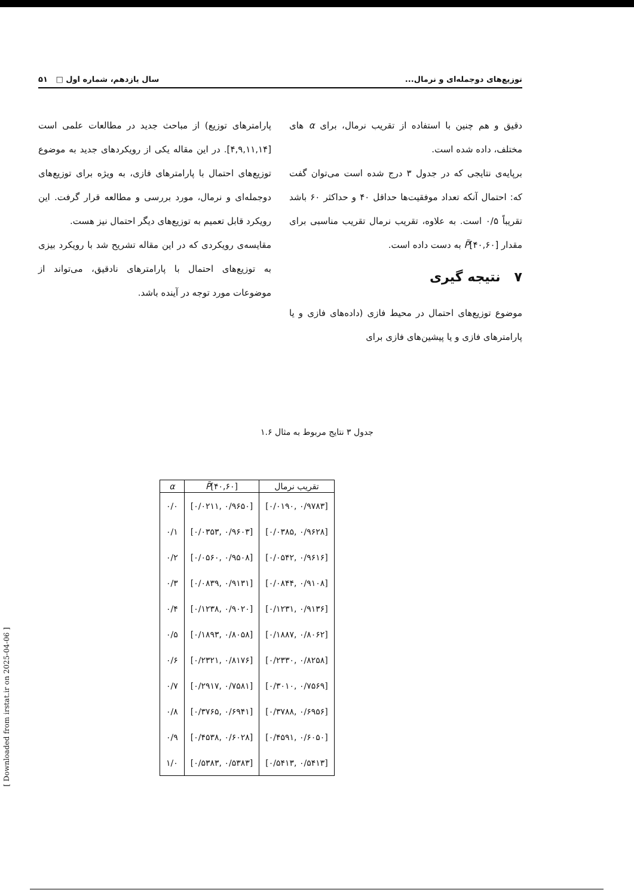توزیع‌های دوجمله‌ای و نرمال... سال یازدهم، شماره اول □ ۵۱
دقیق و هم چنین با استفاده از تقریب نرمال، برای α های مختلف، داده شده است.
برپایه‌ی نتایجی که در جدول ۳ درج شده است می‌توان گفت که: احتمال آنکه تعداد موفقیت‌ها حداقل ۴۰ و حداکثر ۶۰ باشد تقریباً ۰/۵ است. به علاوه، تقریب نرمال تقریب مناسبی برای مقدار P̃[۴۰,۶۰] به دست داده است.
۷ نتیجه گیری
موضوع توزیع‌های احتمال در محیط فازی (داده‌های فازی و یا پارامترهای فازی و یا پیشین‌های فازی برای
پارامترهای توزیع) از مباحث جدید در مطالعات علمی است [۴,۹,۱۱,۱۴]. در این مقاله یکی از رویکردهای جدید به موضوع توزیع‌های احتمال با پارامترهای فازی، به ویژه برای توزیع‌های دوجمله‌ای و نرمال، مورد بررسی و مطالعه قرار گرفت. این رویکرد قابل تعمیم به توزیع‌های دیگر احتمال نیز هست.
مقایسه‌ی رویکردی که در این مقاله تشریح شد با رویکرد بیزی به توزیع‌های احتمال با پارامترهای نادقیق، می‌تواند از موضوعات مورد توجه در آینده باشد.
جدول ۳ نتایج مربوط به مثال ۱.۶
| α | P̃ [۴۰,۶۰] | تقریب نرمال |
| --- | --- | --- |
| ۰/۰ | [۰/۰۲۱۱, ۰/۹۶۵۰] | [۰/۰۱۹۰, ۰/۹۷۸۳] |
| ۰/۱ | [۰/۰۳۵۳, ۰/۹۶۰۳] | [۰/۰۳۸۵, ۰/۹۶۲۸] |
| ۰/۲ | [۰/۰۵۶۰, ۰/۹۵۰۸] | [۰/۰۵۴۲, ۰/۹۶۱۶] |
| ۰/۳ | [۰/۰۸۳۹, ۰/۹۱۳۱] | [۰/۰۸۴۴, ۰/۹۱۰۸] |
| ۰/۴ | [۰/۱۲۳۸, ۰/۹۰۲۰] | [۰/۱۲۳۱, ۰/۹۱۳۶] |
| ۰/۵ | [۰/۱۸۹۳, ۰/۸۰۵۸] | [۰/۱۸۸۷, ۰/۸۰۶۲] |
| ۰/۶ | [۰/۲۳۲۱, ۰/۸۱۷۶] | [۰/۲۳۳۰, ۰/۸۲۵۸] |
| ۰/۷ | [۰/۲۹۱۷, ۰/۷۵۸۱] | [۰/۳۰۱۰, ۰/۷۵۶۹] |
| ۰/۸ | [۰/۳۷۶۵, ۰/۶۹۴۱] | [۰/۳۷۸۸, ۰/۶۹۵۶] |
| ۰/۹ | [۰/۴۵۳۸, ۰/۶۰۲۸] | [۰/۴۵۹۱, ۰/۶۰۵۰] |
| ۱/۰ | [۰/۵۳۸۳, ۰/۵۳۸۳] | [۰/۵۴۱۳, ۰/۵۴۱۳] |
[ Downloaded from irstat.ir on 2025-04-06 ]